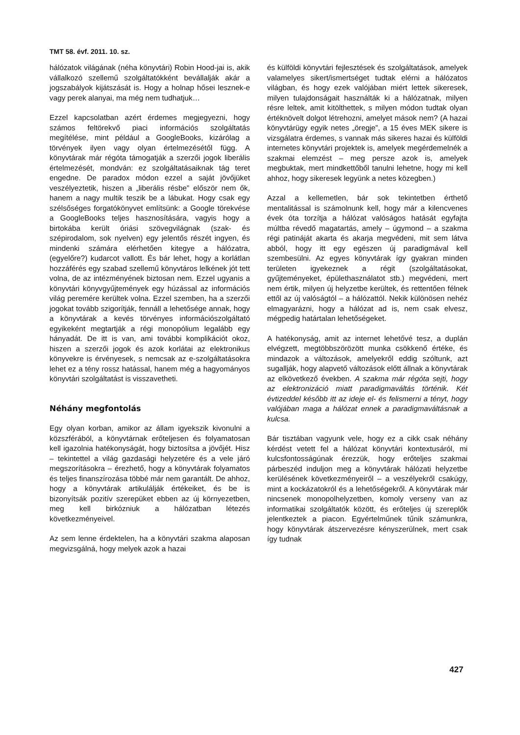TMT 58. évf. 2011. 10. sz.
hálózatok világának (néha könyvtári) Robin Hood-jai is, akik vállalkozó szellemű szolgáltatókként bevállalják akár a jogszabályok kijátszását is. Hogy a holnap hősei lesznek-e vagy perek alanyai, ma még nem tudhatjuk…
Ezzel kapcsolatban azért érdemes megjegyezni, hogy számos feltörekvő piaci információs szolgáltatás megítélése, mint például a GoogleBooks, kizárólag a törvények ilyen vagy olyan értelmezésétől függ. A könyvtárak már régóta támogatják a szerzői jogok liberális értelmezését, mondván: ez szolgáltatásaiknak tág teret engedne. De paradox módon ezzel a saját jövőjüket veszélyeztetik, hiszen a „liberális résbe” először nem ők, hanem a nagy multik teszik be a lábukat. Hogy csak egy szélsőséges forgatókönyvet említsünk: a Google törekvése a GoogleBooks teljes hasznosítására, vagyis hogy a birtokába került óriási szövegvilágnak (szak- és szépirodalom, sok nyelven) egy jelentős részét ingyen, és mindenki számára elérhetően kitegye a hálózatra, (egyelőre?) kudarcot vallott. És bár lehet, hogy a korlátlan hozzáférés egy szabad szellemű könyvtáros lelkének jót tett volna, de az intézményének biztosan nem. Ezzel ugyanis a könyvtári könyvgyűjtemények egy húzással az információs világ peremére kerültek volna. Ezzel szemben, ha a szerzői jogokat tovább szigorítják, fennáll a lehetősége annak, hogy a könyvtárak a kevés törvényes információszolgáltató egyikeként megtartják a régi monopólium legalább egy hányadát. De itt is van, ami további komplikációt okoz, hiszen a szerzői jogok és azok korlátai az elektronikus könyvekre is érvényesek, s nemcsak az e-szolgáltatásokra lehet ez a tény rossz hatással, hanem még a hagyományos könyvtári szolgáltatást is visszavetheti.
Néhány megfontolás
Egy olyan korban, amikor az állam igyekszik kivonulni a közszférából, a könyvtárnak erőteljesen és folyamatosan kell igazolnia hatékonyságát, hogy biztosítsa a jövőjét. Hisz – tekintettel a világ gazdasági helyzetére és a vele járó megszorításokra – érezhető, hogy a könyvtárak folyamatos és teljes finanszírozása többé már nem garantált. De ahhoz, hogy a könyvtárak artikulálják értékeiket, és be is bizonyítsák pozitív szerepüket ebben az új környezetben, meg kell birkózniuk a hálózatban létezés következményeivel.
Az sem lenne érdektelen, ha a könyvtári szakma alaposan megvizsgálná, hogy melyek azok a hazai
és külföldi könyvtári fejlesztések és szolgáltatások, amelyek valamelyes sikert/ismertséget tudtak elérni a hálózatos világban, és hogy ezek valójában miért lettek sikeresek, milyen tulajdonságait használták ki a hálózatnak, milyen résre leltek, amit kitölthettek, s milyen módon tudtak olyan értéknövelt dolgot létrehozni, amelyet mások nem? (A hazai könyvtárügy egyik netes „öregje”, a 15 éves MEK sikere is vizsgálatra érdemes, s vannak más sikeres hazai és külföldi internetes könyvtári projektek is, amelyek megérdemelnék a szakmai elemzést – meg persze azok is, amelyek megbuktak, mert mindkettőből tanulni lehetne, hogy mi kell ahhoz, hogy sikeresek legyünk a netes közegben.)
Azzal a kellemetlen, bár sok tekintetben érthető mentalitással is számolnunk kell, hogy már a kilencvenes évek óta torzítja a hálózat valóságos hatását egyfajta múltba révedő magatartás, amely – úgymond – a szakma régi patináját akarta és akarja megvédeni, mit sem látva abból, hogy itt egy egészen új paradigmával kell szembesülni. Az egyes könyvtárak így gyakran minden területen igyekeznek a régit (szolgáltatásokat, gyűjteményeket, épülethasználatot stb.) megvédeni, mert nem értik, milyen új helyzetbe kerültek, és rettentően félnek ettől az új valóságtól – a hálózattól. Nekik különösen nehéz elmagyarázni, hogy a hálózat ad is, nem csak elvesz, mégpedig határtalan lehetőségeket.
A hatékonyság, amit az internet lehetővé tesz, a duplán elvégzett, megtöbbszörözött munka csökkenő értéke, és mindazok a változások, amelyekről eddig szóltunk, azt sugallják, hogy alapvető változások előtt állnak a könyvtárak az elkövetkező években. A szakma már régóta sejti, hogy az elektronizáció miatt paradigmaváltás történik. Két évtizeddel később itt az ideje el- és felismerni a tényt, hogy valójában maga a hálózat ennek a paradigmaváltásnak a kulcsa.
Bár tisztában vagyunk vele, hogy ez a cikk csak néhány kérdést vetett fel a hálózat könyvtári kontextusáról, mi kulcsfontosságúnak érezzük, hogy erőteljes szakmai párbeszéd induljon meg a könyvtárak hálózati helyzetbe kerülésének következményeiről – a veszélyekről csakúgy, mint a kockázatokról és a lehetőségekről. A könyvtárak már nincsenek monopolhelyzetben, komoly verseny van az informatikai szolgáltatók között, és erőteljes új szereplők jelentkeztek a piacon. Egyértelműnek tűnik számunkra, hogy könyvtárak átszervezésre kényszerülnek, mert csak így tudnak
427